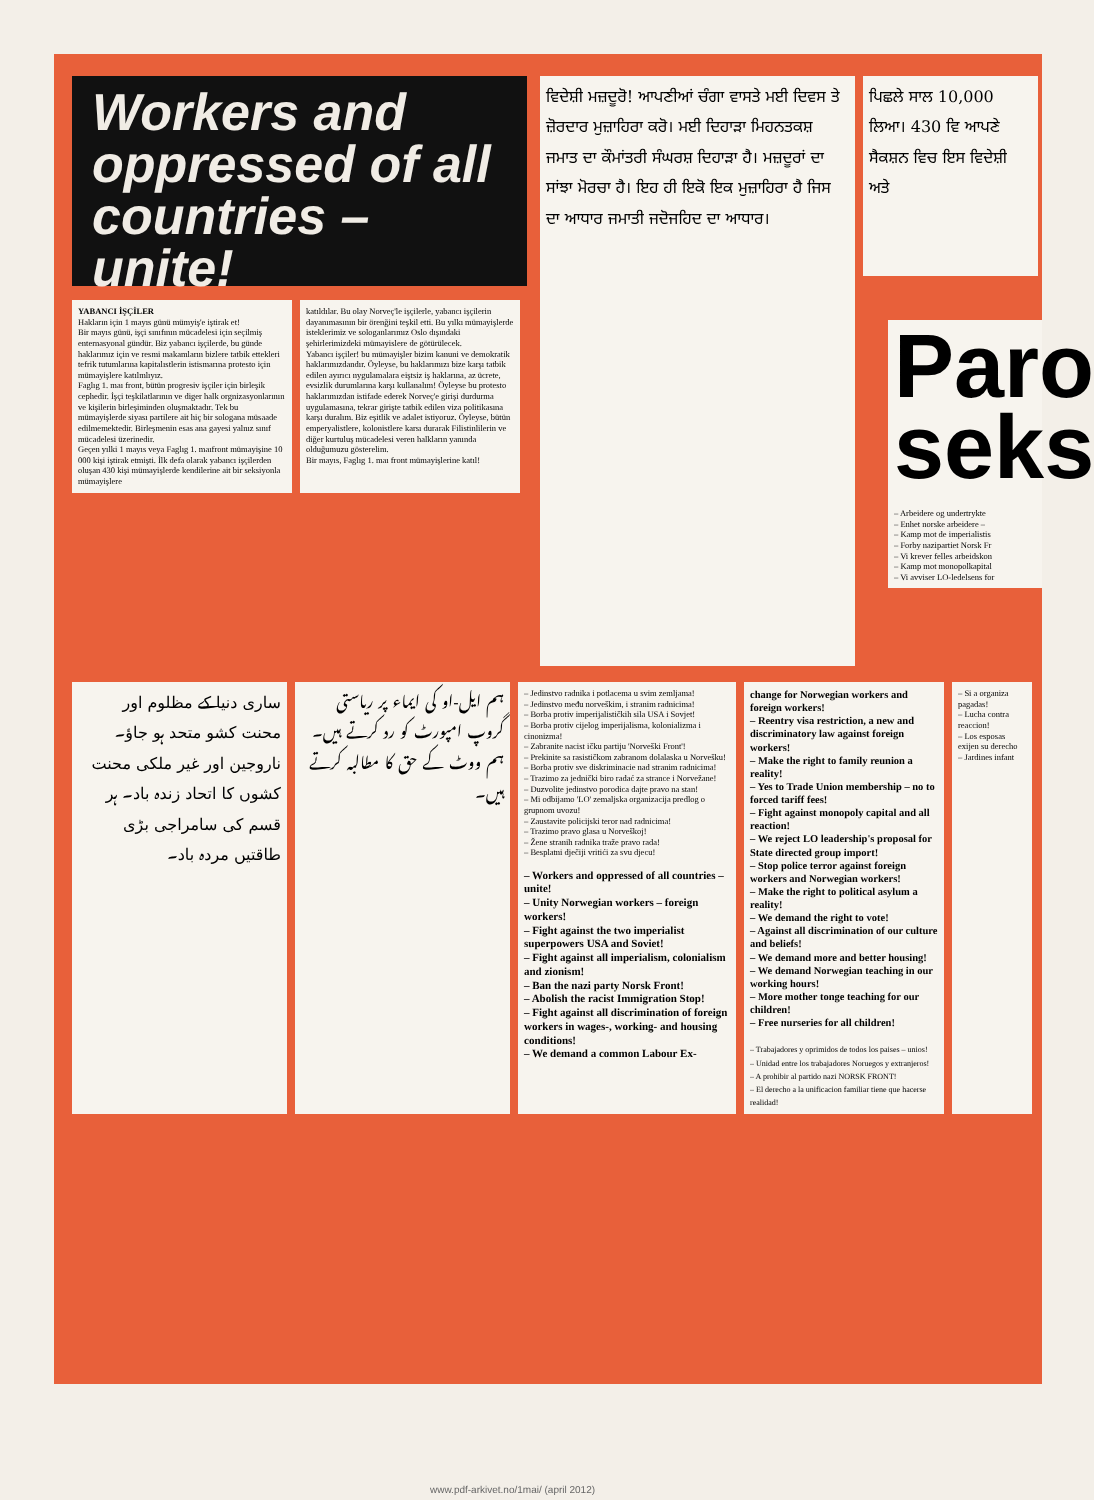Workers and oppressed of all countries – unite!
YABANCI İŞÇİLER
Hakların için 1 mayıs günü mümyiş'e iştirak et!
Bir mayıs günü, işçi sınıfının mücadelesi için seçilmiş enternasyonal gündür. Biz yabancı işçilerde, bu günde haklarımız için ve resmi makamların bizlere tatbik ettekleri tefrik tutumlarına kapitalıstlerin istismarına protesto için mümayişlere katılmlıyız.
Faglıg 1. maı front, bütün progresiv işçiler için birleşik cephedir. İşçi teşkilatlarının ve diger halk orgnizasyonlarının ve kişilerin birleşiminden oluşmaktadır. Tek bu mümayişlerde siyası partilere ait hiç bir sologana müsaade edilmemektedir. Birleşmenin esas ana gayesi yalnız sınıf mücadelesi üzerinedir.
Geçen yılki 1 mayıs veya Faglıg 1. maıfront mümayişine 10 000 kişi iştirak etmişti. İlk defa olarak yabancı işçilerden oluşan 430 kişi mümayişlerde kendilerine ait bir seksiyonla mümayişlere
katıldılar. Bu olay Norveç'le işçilerle, yabancı işçilerin dayanımasının bir örenğini teşkil etti. Bu yılkı mümayişlerde isteklerimiz ve sologanlarımız Oslo dışındaki şehirlerimizdeki mümayislere de götürülecek.
Yabancı işçiler! bu mümayişler bizim kanuni ve demokratik haklarımızdandır. Öyleyse, bu haklarımızı bize karşı tatbik edilen ayırıcı nygulamalara eiştsiz iş haklarına, az ücrete, evsizlik durumlarına karşı kullanalım! Öyleyse bu protesto haklarımızdan istifade ederek Norveç'e girişi durdurma uygulamasına, tekrar girişte tatbik edilen viza politikasına karşı duralım. Biz eşitlik ve adalet istiyoruz. Öyleyse, bütün emperyalistlere, kolonistlere karsı durarak Filistinlilerin ve diğer kurtuluş mücadelesi veren halkların yanında olduğumuzu gösterelim.
Bir mayıs, Faglıg 1. maı front mümayişlerine katıl!
ਵਿਦੇਸ਼ੀ ਮਜ਼ਦੂਰੋ! ਆਪਣੀਆਂ ਚੰਗਾ ਵਾਸਤੇ ਮਈ ਦਿਵਸ ਤੇ ਜ਼ੋਰਦਾਰ ਮੁਜ਼ਾਹਿਰਾ ਕਰੋ। ਮਈ ਦਿਹਾੜਾ ਮਿਹਨਤਕਸ਼ ਜਮਾਤ ਦਾ ਕੌਮਾਂਤਰੀ ਸੰਘਰਸ਼ ਦਿਹਾੜਾ ਹੈ। ਮਜ਼ਦੂਰਾਂ ਦਾ ਸਾਂਝਾ ਮੋਰਚਾ ਹੈ। ਇਹ ਹੀ ਇਕੋ ਇਕ ਮੁਜ਼ਾਹਿਰਾ ਹੈ ਜਿਸ ਦਾ ਆਧਾਰ ਜਮਾਤੀ ਜਦੋਜਹਿਦ ਦਾ ਆਧਾਰ।
ਪਿਛਲੇ ਸਾਲ 10,000 ਲਿਆ। 430 ਵਿ ਆਪਣੇ ਸੈਕਸ਼ਨ ਵਿਚ ਇਸ ਵਿਦੇਸ਼ੀ ਅਤੇ
ساری دنیا کے مظلوم اور محنت کشو متحد ہو جاؤ۔ ناروجین اور غیر ملکی محنت کشوں کا اتحاد زندہ باد۔ ہر قسم کی سامراجی بڑی طاقتیں مردہ باد۔
ہم ایل-او کی ایماء پر ریاستی گروپ امپورٹ کو رد کرتے ہیں۔ ہم ووٹ کے حق کا مطالبہ کرتے ہیں۔
– Jedinstvo radnika i potlacema u svim zemljama!
– Jedinstvo među norveškim, i stranim radnicima!
– Borba protiv imperijalističkih sila USA i Sovjet!
– Borba protiv cijelog imperijalisma, kolonializma i cinonizma!
– Zabranite nacist ičku partiju 'Norveški Front'!
– Prekinite sa rasističkom zabranom dolalaska u Norvešku!
– Borba protiv sve diskriminacie nad stranim radnicima!
– Trazimo za jednički biro radać za strance i Norvežane!
– Duzvolite jedinstvo porodica dajte pravo na stan!
– Mi odbijamo 'LO' zemaljska organizacija predlog o grupnom uvozu!
– Zaustavite policijski teror nad radnicima!
– Trazimo pravo glasa u Norveškoj!
– Žene stranih radnika traže pravo rada!
– Besplatni dječiji vritići za svu djecu!
– Workers and oppressed of all countries – unite!
– Unity Norwegian workers – foreign workers!
– Fight against the two imperialist superpowers USA and Soviet!
– Fight against all imperialism, colonialism and zionism!
– Ban the nazi party Norsk Front!
– Abolish the racist Immigration Stop!
– Fight against all discrimination of foreign workers in wages-, working- and housing conditions!
– We demand a common Labour Ex-
change for Norwegian workers and foreign workers!
– Reentry visa restriction, a new and discriminatory law against foreign workers!
– Make the right to family reunion a reality!
– Yes to Trade Union membership – no to forced tariff fees!
– Fight against monopoly capital and all reaction!
– We reject LO leadership's proposal for State directed group import!
– Stop police terror against foreign workers and Norwegian workers!
– Make the right to political asylum a reality!
– We demand the right to vote!
– Against all discrimination of our culture and beliefs!
– We demand more and better housing!
– We demand Norwegian teaching in our working hours!
– More mother tonge teaching for our children!
– Free nurseries for all children!
– Trabajadores y oprimidos de todos los paises – unios!
– Unidad entre los trabajadores Noruegos y extranjeros!
– A prohibir al partido nazi NORSK FRONT!
– El derecho a la unificacion familiar tiene que hacerse realidad!
– Si a organiza pagadas!
– Lucha contra reaccion!
– Los esposas exijen su derecho
– Jardines infant
Paro seks
– Arbeidere og undertrykte
– Enhet norske arbeidere –
– Kamp mot de imperialistis
– Forby nazipartiet Norsk Fr
– Vi krever felles arbeidskon
– Kamp mot monopolkapital
– Vi avviser LO-ledelsens for
www.pdf-arkivet.no/1mai/ (april 2012)